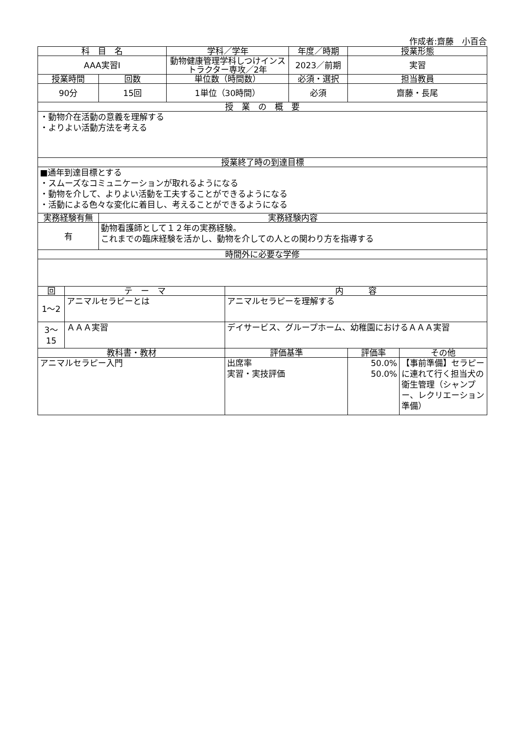作成者:齋藤　小百合
| 科 目 名 | | | 学科／学年 | | 年度／時期 | 授業形態 | |
| --- | --- | --- | --- | --- | --- | --- | --- |
| AAA実習Ⅰ | | | 動物健康管理学科しつけインストラクター専攻／2年 | | 2023／前期 | 実習 | |
| 授業時間 | | 回数 | 単位数（時間数） | | 必須・選択 | 担当教員 | |
| 90分 | | 15回 | 1単位（30時間） | | 必須 | 齋藤・長尾 | |
| 授 業 の 概 要 | | | | | | | |
| ・動物介在活動の意義を理解する ・よりよい活動方法を考える | | | | | | | |
| 授業終了時の到達目標 | | | | | | | |
| ■通年到達目標とする ・スムーズなコミュニケーションが取れるようになる ・動物を介して、よりよい活動を工夫することができるようになる ・活動による色々な変化に着目し、考えることができるようになる | | | | | | | |
| 実務経験有無 | | 実務経験内容 | | | | | |
| 有 | | 動物看護師として１２年の実務経験。 これまでの臨床経験を活かし、動物を介しての人との関わり方を指導する | | | | | |
| 時間外に必要な学修 | | | | | | | |
| 回 | テ ー マ | | | 内 容 | | | |
| 1～2 | アニマルセラピーとは | | | アニマルセラピーを理解する | | | |
| 3～15 | ＡＡＡ実習 | | | デイサービス、グループホーム、幼稚園におけるＡＡＡ実習 | | | |
| 教科書・教材 | | | | 評価基準 | | 評価率 | その他 |
| アニマルセラピー入門 | | | | 出席率 実習・実技評価 | | 50.0% 50.0% | 【事前準備】セラピーに連れて行く担当犬の衛生管理（シャンプー、レクリエーション準備） |